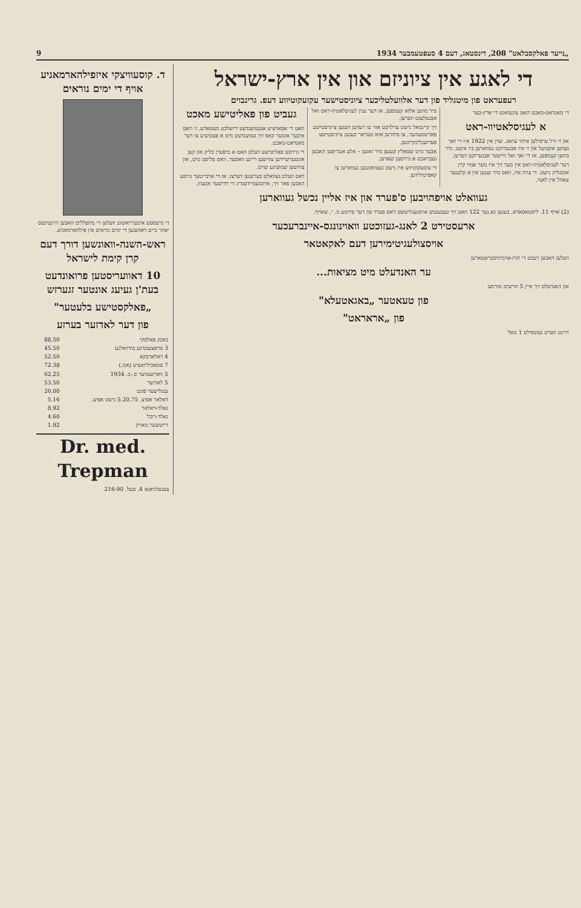„נייער פאלקסבלאט" 208, דינסטאג, דעם 4 סעפטעמבער 1934 9
די לאגע אין ציוניזם און אין ארץ-ישראל
רעפעראט פון מיטגליד פון דער אלוועלטליכער ציוניסטישער עקזעקוטיווע דעפ. גרינבוים
די מאנדאט-מאכט האט צוגעזאגט די ארץ-בער
א לעגיסלאטיוו-ראט
און זי וויל ערפילען איהר צוזאג. שוין אין 1922 איז די זאך געווען אקטועל און זי איז אבגערוקט געווארען ביז איצט. מיר מוזען קעמפען, אז די זאך זאל ווייטער אבגערוקט ווערען.
דער לעגיסלאטיוו-ראט אין מער זיך איז מער אנזוי קיין אומגליק נישט. די צרה איז, וואס מיר זענען אין א קלענער צאהל אין לאנד.
מיר מוזען אלזא קעמפען, אז דער ענין לעגיסלאטיוו-ראט זאל אבגעלעגט ווערען.
זיך קיינמאל נישט ערלויבט אזוי צו רעדען וועגען ציוניסטישע פארשטעהער, צו פיהרען אזא טעראר קעגען ציוניסטישע פערזענליכקייטען.
אבער מיט שטאלץ קענען מיר זאגען – אלע אנגריפען האבען געבראכט א גרויסען שאדען.
די עקזעקוטיווע איז נישט געצוואונגען געווארען צו קאפיטולירען.
געביט פון פאליטישע מאכט
האט די אפאזיציע אנגעווענדעט דיזעלבע מעטאדע. זי האט איבער אונזער קאפ זיך געווענדעט מיט א פעטיציע צו דער מאנדאט-מאכט.
די גרויסע פאליטישע וועלט האט א מיפערן בליק און קען אונטערשיידען צווישען ריינע וואסער, וואס פליסט מיט, און צווישען שמוציגע שוים.
דאס וועלט געוואלט בערענען דערצו. אז די ארבייטער גרופע האבען פאר זיך, אויסגעמיידענדיג די יודישער אגענץ.
געוואלט אויפהויבען ס'פערד און איז אליין נכשל געווארען
(2) אויף 11. ליסטאפאדא, בעגען גא.נער 122 האט זיך געבענטש אויסגעגליטשט דאס פערד פון דער פירמע מ. י. שארף.
ארעסטירט 2 לאנג-געזוכטע וואוינונגס-איינברעכער
אויסצולעגיטימירען דעם לאקאטאר
וועלען האבען רעכט די הויז-אדמיניסטראטארען
ער האנדעלט מיט מציאות...
און האנדעלט זיך איין 5 הרשים טורמע
פון טעאטער „באגאטעלא"
פון „אראראט"
היינט ווערט געשפילט 1 מאל
ד. קוסעוויצקי איזפילהארמאניע אויף די ימים נוראים
די גרעסטע איבערראשונג וועלען די מתפללים האבען היינטיגעס יאהר ביים דאווענען די ימים נוראים אין פילהארמאניע.
ראש-השנה-וואונשען דורך דעם קרן קימת לישראל
10 דאוועריסטען פרואונדעט בעת'ן געיעג אונטער זגערזש
„פאלקסטישע בלעטער"
פון דער לאדזער בערזע
| באנק פאלסקי | 88.50 |
| 3 פראצענטיגע בודוואלנע | 45.50 |
| 4 דאלארבקא | 52.50 |
| 7 סטאביליזאציע (אמ.) | 72.38 |
| 5 ווארשעווער ס.-ב. 1934 | 62.25 |
| 5 לאדזער | 53.50 |
| ענגלישער פונט | 26.00 |
| דאלאר אפיצ. 5.20.75 נישט אפיצ. | 5.16 |
| גאלד-דאלאר | 8.92 |
| גאלד-רובל | 4.60 |
| דייטשער מארק | 1.92 |
Dr. med. Trepman
צעגעלניאנא 4, טעל. 216-90